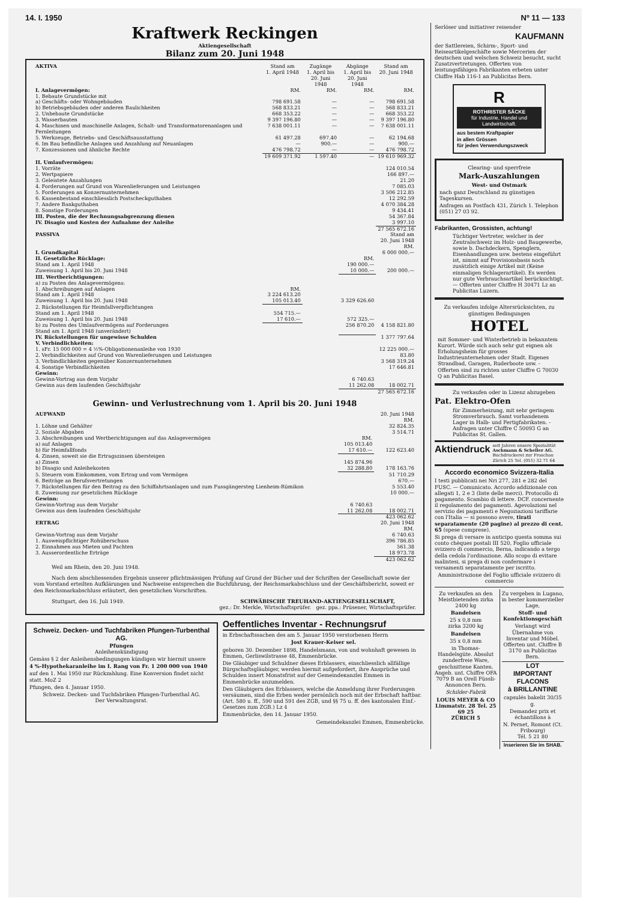14. I. 1950 Nº 11 — 133
Kraftwerk Reckingen
Aktiengesellschaft
Bilanz zum 20. Juni 1948
| AKTIVA | Stand am 1. April 1948 | Zugänge 1. April bis 20. Juni 1948 | Abgänge 1. April bis 20. Juni 1948 | Stand am 20. Juni 1948 |
| --- | --- | --- | --- | --- |
| I. Anlagevermögen: | RM. | RM. | RM. | RM. |
| 1. Bebaute Grundstücke mit | | | | |
| a) Geschäfts- oder Wohngebäuden | 798 691.58 | — | — | 798 691.58 |
| b) Betriebsgebäuden oder anderen Baulichkeiten | 568 833.21 | — | — | 568 833.21 |
| 2. Unbebaute Grundstücke | 668 353.22 | — | — | 668 353.22 |
| 3. Wasserbauten | 9 397 196.80 | — | — | 9 397 196.80 |
| 4. Maschinen und maschinelle Anlagen, Schalt- und Transformatorenanlagen und Fernleitungen | 7 638 001.11 | — | — | 7 638 001.11 |
| 5. Werkzeuge, Betriebs- und Geschäftsausstattung | 61 497.28 | 697.40 | — | 62 194.68 |
| 6. Im Bau befindliche Anlagen und Anzahlung auf Neuanlagen | — | 900.— | — | 900.— |
| 7. Konzessionen und ähnliche Rechte | 476 798.72 | — | — | 476 798.72 |
| | 19 609 371.92 | 1 597.40 | — | 19 610 969.32 |
| II. Umlaufvermögen: | | | | |
| 1. Vorräte | | | | 124 010.54 |
| 2. Wertpapiere | | | | 166 897.— |
| 3. Geleistete Anzahlungen | | | | 21.20 |
| 4. Forderungen auf Grund von Warenlieferungen und Leistungen | | | | 7 085.03 |
| 5. Forderungen an Konzernunternehmen | | | | 3 506 212.85 |
| 6. Kassenbestand einschliesslich Postscheckguthaben | | | | 12 292.59 |
| 7. Andere Bankguthaben | | | | 4 070 384.28 |
| 8. Sonstige Forderungen | | | | 9 434.41 |
| III. Posten, die der Rechnungsabgrenzung dienen | | | | 54 367.84 |
| IV. Disagio und Kosten der Aufnahme der Anleihe | | | | 3 997.10 |
| | | | | 27 565 672.16 |
| PASSIVA | | | | Stand am 20. Juni 1948 RM. |
| I. Grundkapital | | | | 6 000 000.— |
| II. Gesetzliche Rücklage: | | | RM. | |
| Stand am 1. April 1948 | | | 190 000.— | |
| Zuweisung 1. April bis 20. Juni 1948 | | | 10 000.— | 200 000.— |
| III. Wertberichtigungen: | | | | |
| a) zu Posten des Anlagevermögens: | | | | |
| 1. Abschreibungen auf Anlagen | RM. | | | |
| Stand am 1. April 1948 | 3 224 613.20 | | | |
| Zuweisung 1. April bis 20. Juni 1948 | 105 013.40 | | 3 329 626.60 | |
| 2. Rückstellungen für Heimfallverpflichtungen | | | | |
| Stand am 1. April 1948 | 554 715.— | | | |
| Zuweisung 1. April bis 20. Juni 1948 | 17 610.— | | 572 325.— | |
| b) zu Posten des Umlaufvermögens auf Forderungen Stand am 1. April 1948 (unverändert) | | | 256 870.20 | 4 158 821.80 |
| IV. Rückstellungen für ungewisse Schulden | | | | 1 377 797.64 |
| V. Verbindlichkeiten: | | | | |
| 1. sFr. 15 000 000 = 4 ½%-Obligationenanleihe von 1930 | | | | 12 225 000.— |
| 2. Verbindlichkeiten auf Grund von Warenlieferungen und Leistungen | | | | 83.80 |
| 3. Verbindlichkeiten gegenüber Konzernunternehmen | | | | 3 568 319.24 |
| 4. Sonstige Verbindlichkeiten | | | | 17 646.81 |
| Gewinn: | | | | |
| Gewinn-Vortrag aus dem Vorjahr | | | 6 740.63 | |
| Gewinn aus dem laufenden Geschäftsjahr | | | 11 262.08 | 18 002.71 |
| | | | | 27 565 672.16 |
Gewinn- und Verlustrechnung vom 1. April bis 20. Juni 1948
| AUFWAND | | 20. Juni 1948 RM. |
| 1. Löhne und Gehälter | | 32 824.35 |
| 2. Soziale Abgaben | | 3 514.71 |
| 3. Abschreibungen und Wertberichtigungen auf das Anlagevermögen | RM. | |
| a) auf Anlagen | 105 013.40 | |
| b) für Heimfallfonds | 17 610.— | 122 623.40 |
| 4. Zinsen, soweit sie die Ertragszinsen übersteigen | | |
| a) Zinsen | 145 874.96 | |
| b) Disagio und Anleihekosten | 32 288.80 | 178 163.76 |
| 5. Steuern vom Einkommen, vom Ertrag und vom Vermögen | | 51 710.29 |
| 6. Beiträge an Berufsvertretungen | | 670.— |
| 7. Rückstellungen für den Beitrag zu den Schiffahrtsanlagen und zum Fussgängersteg Lienheim-Rümikon | | 5 553.40 |
| 8. Zuweisung zur gesetzlichen Rücklage | | 10 000.— |
| Gewinn: | | |
| Gewinn-Vortrag aus dem Vorjahr | 6 740.63 | |
| Gewinn aus dem laufenden Geschäftsjahr | 11 262.08 | 18 002.71 |
| | | 423 062.62 |
| ERTRAG | | 20. Juni 1948 RM. |
| Gewinn-Vortrag aus dem Vorjahr | | 6 740.63 |
| 1. Ausweispflichtiger Rohüberschuss | | 396 786.85 |
| 2. Einnahmen aus Mieten und Pachten | | 561.38 |
| 3. Ausserordentliche Erträge | | 18 973.78 |
| | | 423 062.62 |
Weil am Rhein, den 20. Juni 1948.
Nach dem abschliessenden Ergebnis unserer pflichtmässigen Prüfung auf Grund der Bücher und der Schriften der Gesellschaft sowie der vom Vorstand erteilten Aufklärungen und Nachweise entsprechen die Buchführung, der Reichsmarkabschluss und der Geschäftsbericht, soweit er den Reichsmarkabschluss erläutert, den gesetzlichen Vorschriften.
Stuttgart, den 16. Juli 1949. SCHWÄBISCHE TREUHAND-AKTIENGESELLSCHAFT,
gez.: Dr. Merkle, Wirtschaftsprüfer. gez. ppa.: Prüsener, Wirtschaftsprüfer.
Schweiz. Decken- und Tuchfabriken Pfungen-Turbenthal AG.
Pfungen
Anleihenskündigung
Gemäss § 2 der Anleihensbedingungen kündigen wir hiermit unsere
4 %-Hypothekaranleihe im I. Rang von Fr. 1 200 000 von 1940
auf den 1. Mai 1950 zur Rückzahlung. Eine Konversion findet nicht statt. MoZ 2
Pfungen, den 4. Januar 1950.
Schweiz. Decken- und Tuchfabriken Pfungen-Turbenthal AG.
Der Verwaltungsrat.
Oeffentliches Inventar - Rechnungsruf
in Erbschaftssachen des am 5. Januar 1950 verstorbenen Herrn
Jost Krauer-Keiser sel.
geboren 30. Dezember 1898, Handelsmann, von und wohnhaft gewesen in Emmen, Gerliswilstrasse 48, Emmenbrücke.
Die Gläubiger und Schuldner dieses Erblassers, einschliesslich allfällige Bürgschaftsgläubiger, werden hiermit aufgefordert, ihre Ansprüche und Schulden innert Monatsfrist auf der Gemeindeкanzlei Emmen in Emmenbrücke anzumelden.
Den Gläubigern des Erblassers, welche die Anmeldung ihrer Forderungen versäumen, sind die Erben weder persönlich noch mit der Erbschaft haftbar. (Art. 580 u. ff., 590 und 591 des ZGB, und §§ 75 u. ff. des kantonalen Einf.-Gesetzes zum ZGB.) Lz 4
Emmenbrücke, den 14. Januar 1950.
Gemeindekanzlei Emmen, Emmenbrücke.
Serlöser und initiativer reisender
KAUFMANN
der Sattlereien, Schirm-, Sport- und Reiseartikelgeschäfte sowie Mercerien der deutschen und welschen Schweiz besucht, sucht Zusatzvertretungen. Offerten von leistungsfähigen Fabrikanten erbeten unter Chiffre Hab 116-1 an Publicitas Bern.
R
ROTHRISTER SÄCKE
für Industrie, Handel und Landwirtschaft.
aus bestem Kraftpapier
in allen Grössen
für jeden Verwendungszweck
Clearing- und sperrfreie
Mark-Auszahlungen
West- und Ostmark
nach ganz Deutschland zu günstigen Tageskursen.
Anfragen an Postfach 431, Zürich 1. Telephon (051) 27 03 92.
Fabrikanten, Grossisten, achtung!
Tüchtiger Vertreter, welcher in der Zentralschweiz im Holz- und Baugewerbe, sowie b. Dachdeckern, Spenglern, Eisenhandlungen usw. bestens eingeführt ist, nimmt auf Provisionsbasis noch zusätzlich einige Artikel mit (Keine einmaligen Schlagerartikel). Es werden nur gute Verbrauchsartikel berücksichtigt. — Offerten unter Chiffre H 30471 Lz an Publicitas Luzern.
Zu verkaufen infolge Altersrücksichten, zu günstigen Bedingungen
HOTEL
mit Sommer- und Winterbetrieb in bekanntem Kurort. Würde sich auch sehr gut eignen als Erholungsheim für grosses Industrieunternehmen oder Stadt. Eigenes Strandbad, Garagen, Ruderboote usw. - Offerten sind zu richten unter Chiffre G 70030 Q an Publicitas Basel.
Zu verkaufen oder in Lizenz abzugeben
Pat. Elektro-Ofen
für Zimmerheizung, mit sehr geringem Stromverbrauch. Samt vorhandenem Lager in Halb- und Fertigfabrikaten. - Anfragen unter Chiffre C 50093 G an Publicitas St. Gallen.
Aktiendruck seit Jahren unsere Spezialität
Aschmann & Scheller AG.
Buchdruckerei zur Froschau
Zürich 25 Tel. (051) 32 71 64
Accordo economico Svizzera-Italia
I testi pubblicati nei Nri 277, 281 e 282 del FUSC. — Comunicato. Accordo addizionale con allegati 1, 2 e 3 (liste delle merci). Protocollo di pagamento. Scambio di lettere. DCF. concernente il regolamento dei pagamenti. Agevolazioni nel servizio dei pagamenti e Negoziazioni tariffarie con l'Italia — si possono avere, tirati separatamente (20 pagine) al prezzo di cent. 65 (spese comprese).
Si prega di versare in anticipo questa somma sui conto chèques postali III 520, Foglio ufficiale svizzero di commercio, Berna, indicando a tergo della cedola l'ordinazione. Allo scopo di evitare malintesi, si prega di non confermare i versamenti separatamente per iscritto.
Amministrazione del Foglio ufficiale svizzero di commercio
Zu verkaufen an den Meistbietenden zirka 2400 kg
Bandeisen
25 x 0,8 mm
zirka 3200 kg
Bandeisen
35 x 0,8 mm
in Thomas-Handelsgüte. Absolut zunderfreie Ware, geschnittene Kanten. Angeb. unt. Chiffre OFA 7079 B an Orell Füssli-Annoncen Bern.
Schilder-Fabrik
LOUIS MEYER & CO
Limmatstr. 28 Tel. 25 69 25
ZÜRICH 5
Zu vergeben in Lugano, in bester kommerzieller Lage,
Stoff- und Konfektionsgeschäft
Verlangt wird Übernahme von Inventar und Möbel. Offerten unt. Chiffre B 3170 an Publicitas Bern.
LOT
IMPORTANT FLACONS
à BRILLANTINE
capsulés bakelit 30/35 g.
Demandez prix et échantillons à
N. Pernet, Romont (Ct. Fribourg)
Tél. 5 21 80
Inserieren Sie im SHAB.